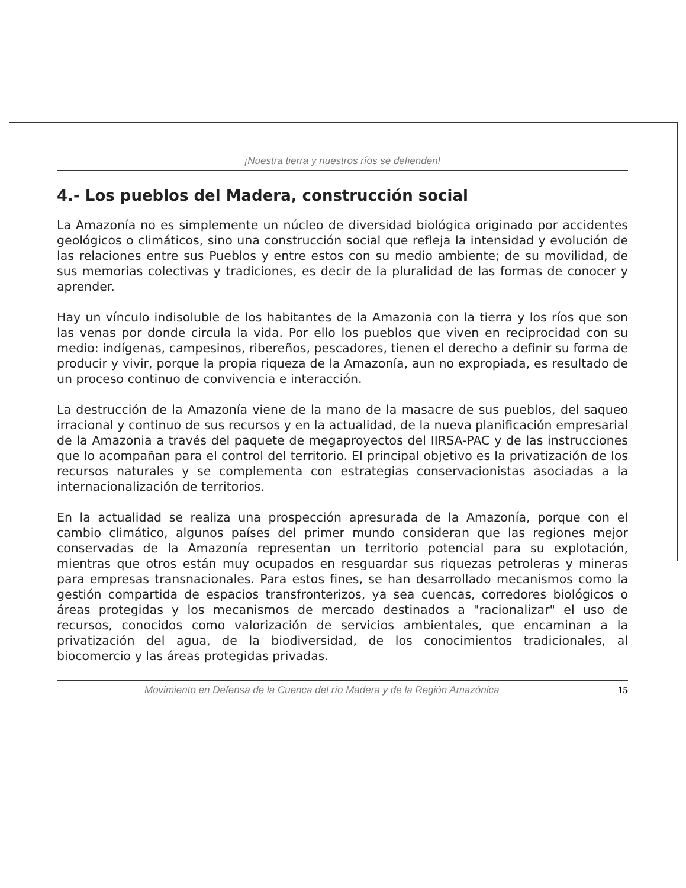¡Nuestra tierra y nuestros ríos se defienden!
4.- Los pueblos del Madera, construcción social
La Amazonía no es simplemente un núcleo de diversidad biológica originado por accidentes geológicos o climáticos, sino una construcción social que refleja la intensidad y evolución de las relaciones entre sus Pueblos y entre estos con su medio ambiente; de su movilidad, de sus memorias colectivas y tradiciones, es decir de la pluralidad de las formas de conocer y aprender.
Hay un vínculo indisoluble de los habitantes de la Amazonia con la tierra y los ríos que son las venas por donde circula la vida. Por ello los pueblos que viven en reciprocidad con su medio: indígenas, campesinos, ribereños, pescadores, tienen el derecho a definir su forma de producir y vivir, porque la propia riqueza de la Amazonía, aun no expropiada, es resultado de un proceso continuo de convivencia e interacción.
La destrucción de la Amazonía viene de la mano de la masacre de sus pueblos, del saqueo irracional y continuo de sus recursos y en la actualidad, de la nueva planificación empresarial de la Amazonia a través del paquete de megaproyectos del IIRSA-PAC y de las instrucciones que lo acompañan para el control del territorio. El principal objetivo es la privatización de los recursos naturales y se complementa con estrategias conservacionistas asociadas a la internacionalización de territorios.
En la actualidad se realiza una prospección apresurada de la Amazonía, porque con el cambio climático, algunos países del primer mundo consideran que las regiones mejor conservadas de la Amazonía representan un territorio potencial para su explotación, mientras que otros están muy ocupados en resguardar sus riquezas petroleras y mineras para empresas transnacionales. Para estos fines, se han desarrollado mecanismos como la gestión compartida de espacios transfronterizos, ya sea cuencas, corredores biológicos o áreas protegidas y los mecanismos de mercado destinados a "racionalizar" el uso de recursos, conocidos como valorización de servicios ambientales, que encaminan a la privatización del agua, de la biodiversidad, de los conocimientos tradicionales, al biocomercio y las áreas protegidas privadas.
Movimiento en Defensa de la Cuenca del río Madera y de la Región Amazónica 15